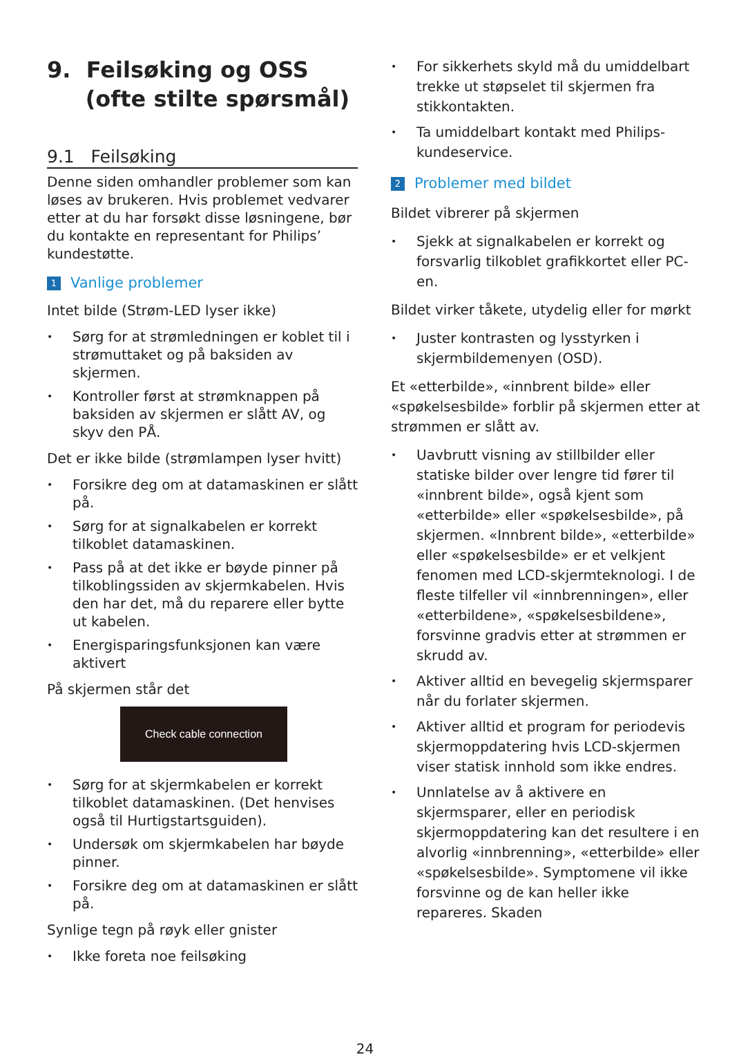9. Feilsøking og OSS
(ofte stilte spørsmål)
9.1 Feilsøking
Denne siden omhandler problemer som kan løses av brukeren. Hvis problemet vedvarer etter at du har forsøkt disse løsningene, bør du kontakte en representant for Philips’ kundestøtte.
1 Vanlige problemer
Intet bilde (Strøm-LED lyser ikke)
• Sørg for at strømledningen er koblet til i strømuttaket og på baksiden av skjermen.
• Kontroller først at strømknappen på baksiden av skjermen er slått AV, og skyv den PÅ.
Det er ikke bilde (strømlampen lyser hvitt)
• Forsikre deg om at datamaskinen er slått på.
• Sørg for at signalkabelen er korrekt tilkoblet datamaskinen.
• Pass på at det ikke er bøyde pinner på tilkoblingssiden av skjermkabelen. Hvis den har det, må du reparere eller bytte ut kabelen.
• Energisparingsfunksjonen kan være aktivert
På skjermen står det
Check cable connection
• Sørg for at skjermkabelen er korrekt tilkoblet datamaskinen. (Det henvises også til Hurtigstartsguiden).
• Undersøk om skjermkabelen har bøyde pinner.
• Forsikre deg om at datamaskinen er slått på.
Synlige tegn på røyk eller gnister
• Ikke foreta noe feilsøking
• For sikkerhets skyld må du umiddelbart trekke ut støpselet til skjermen fra stikkontakten.
• Ta umiddelbart kontakt med Philips-kundeservice.
2 Problemer med bildet
Bildet vibrerer på skjermen
• Sjekk at signalkabelen er korrekt og forsvarlig tilkoblet grafikkortet eller PC-en.
Bildet virker tåkete, utydelig eller for mørkt
• Juster kontrasten og lysstyrken i skjermbildemenyen (OSD).
Et «etterbilde», «innbrent bilde» eller «spøkelsesbilde» forblir på skjermen etter at strømmen er slått av.
• Uavbrutt visning av stillbilder eller statiske bilder over lengre tid fører til «innbrent bilde», også kjent som «etterbilde» eller «spøkelsesbilde», på skjermen. «Innbrent bilde», «etterbilde» eller «spøkelsesbilde» er et velkjent fenomen med LCD-skjermteknologi. I de fleste tilfeller vil «innbrenningen», eller «etterbildene», «spøkelsesbildene», forsvinne gradvis etter at strømmen er skrudd av.
• Aktiver alltid en bevegelig skjermsparer når du forlater skjermen.
• Aktiver alltid et program for periodevis skjermoppdatering hvis LCD-skjermen viser statisk innhold som ikke endres.
• Unnlatelse av å aktivere en skjermsparer, eller en periodisk skjermoppdatering kan det resultere i en alvorlig «innbrenning», «etterbilde» eller «spøkelsesbilde». Symptomene vil ikke forsvinne og de kan heller ikke repareres. Skaden
24